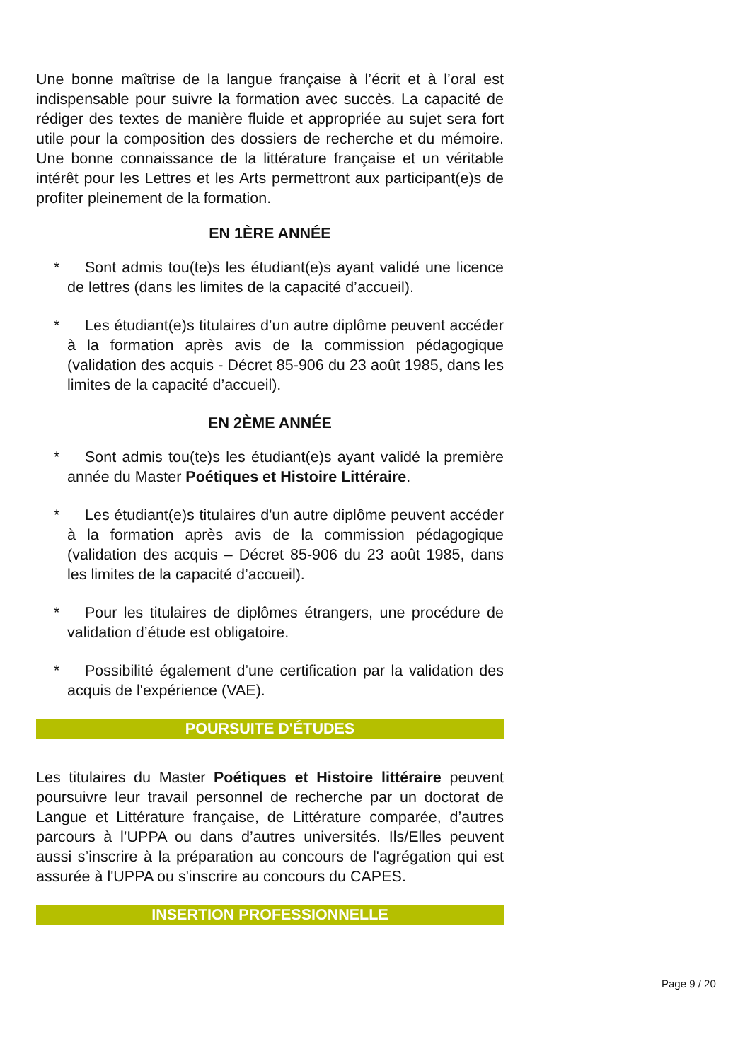Une bonne maîtrise de la langue française à l’écrit et à l’oral est indispensable pour suivre la formation avec succès. La capacité de rédiger des textes de manière fluide et appropriée au sujet sera fort utile pour la composition des dossiers de recherche et du mémoire. Une bonne connaissance de la littérature française et un véritable intérêt pour les Lettres et les Arts permettront aux participant(e)s de profiter pleinement de la formation.
EN 1ÈRE ANNÉE
* Sont admis tou(te)s les étudiant(e)s ayant validé une licence de lettres (dans les limites de la capacité d’accueil).
* Les étudiant(e)s titulaires d’un autre diplôme peuvent accéder à la formation après avis de la commission pédagogique (validation des acquis - Décret 85-906 du 23 août 1985, dans les limites de la capacité d’accueil).
EN 2ÈME ANNÉE
* Sont admis tou(te)s les étudiant(e)s ayant validé la première année du Master Poétiques et Histoire Littéraire.
* Les étudiant(e)s titulaires d'un autre diplôme peuvent accéder à la formation après avis de la commission pédagogique (validation des acquis – Décret 85-906 du 23 août 1985, dans les limites de la capacité d’accueil).
* Pour les titulaires de diplômes étrangers, une procédure de validation d’étude est obligatoire.
* Possibilité également d’une certification par la validation des acquis de l'expérience (VAE).
POURSUITE D'ÉTUDES
Les titulaires du Master Poétiques et Histoire littéraire peuvent poursuivre leur travail personnel de recherche par un doctorat de Langue et Littérature française, de Littérature comparée, d’autres parcours à l’UPPA ou dans d’autres universités. Ils/Elles peuvent aussi s’inscrire à la préparation au concours de l'agrégation qui est assurée à l'UPPA ou s'inscrire au concours du CAPES.
INSERTION PROFESSIONNELLE
Page 9 / 20